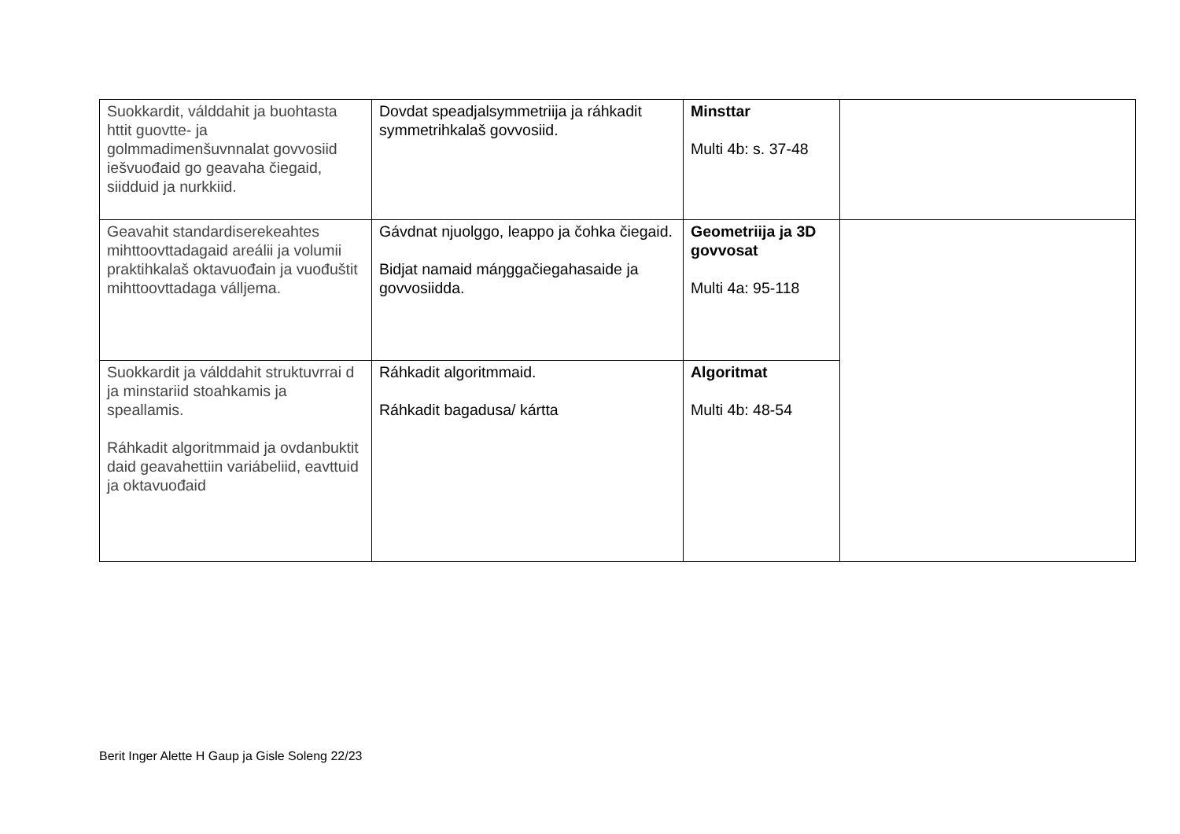| Suokkardit, válddahit ja buohtasta httit guovtte- ja golmmadimenšuvnnalat govvosiid iešvuođaid go geavaha čiegaid, siidduid ja nurkkiid. | Dovdat speadjalsymmetriija ja ráhkadit symmetrihkalaš govvosiid. | Minsttar Multi 4b: s. 37-48 | |
| Geavahit standardiserekeahtes mihttoovttadagaid areálii ja volumii praktihkalaš oktavuođain ja vuođuštit mihttoovttadaga válljema. | Gávdnat njuolggo, leappo ja čohka čiegaid. Bidjat namaid máŋggačiegahasaide ja govvosiidda. | Geometriija ja 3D govvosat Multi 4a: 95-118 | |
| Suokkardit ja válddahit struktuvrrai d ja minstariid stoahkamis ja speallamis. Ráhkadit algoritmmaid ja ovdanbuktit daid geavahettiin variábeliid, eavttuid ja oktavuođaid | Ráhkadit algoritmmaid. Ráhkadit bagadusa/ kártta | Algoritmat Multi 4b: 48-54 | |
Berit Inger Alette H Gaup ja Gisle Soleng 22/23